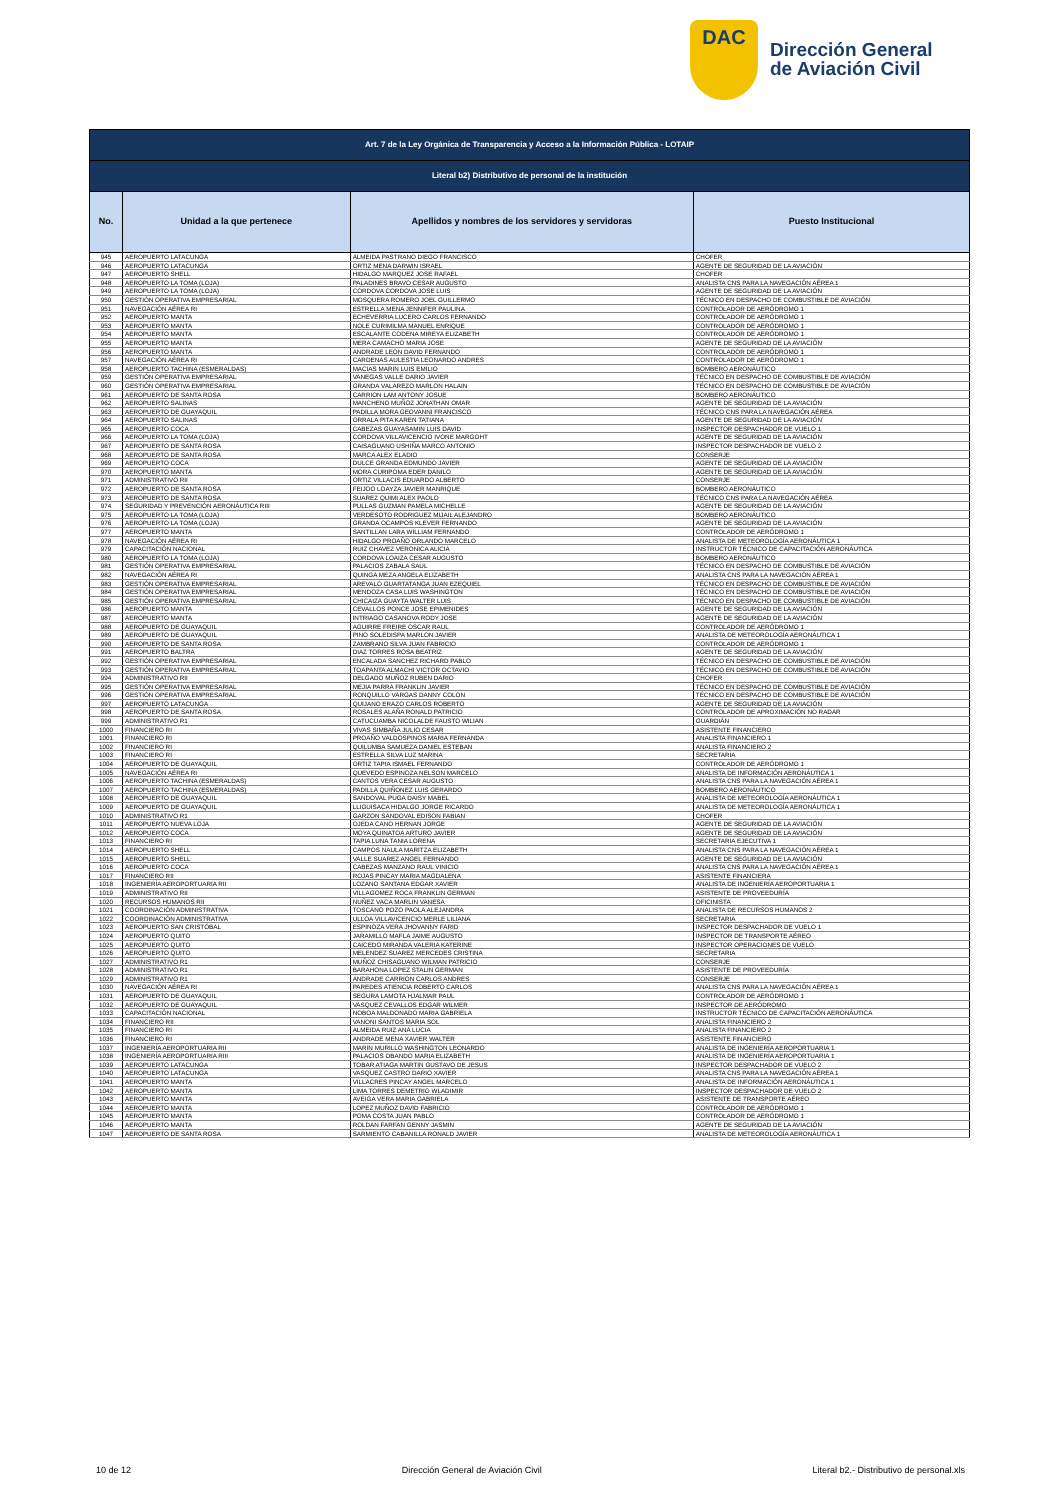DAC
Dirección General
de Aviación Civil
| Art. 7 de la Ley Orgánica de Transparencia y Acceso a la Información Pública - LOTAIP | | | |
| --- | --- | --- | --- |
| Literal b2) Distributivo de personal de la institución | | | |
| No. | Unidad a la que pertenece | Apellidos y nombres de los servidores y servidoras | Puesto Institucional |
| 945 | AEROPUERTO LATACUNGA | ALMEIDA PASTRANO DIEGO FRANCISCO | CHOFER |
| 946 | AEROPUERTO LATACUNGA | ORTIZ MENA DARWIN ISRAEL | AGENTE DE SEGURIDAD DE LA AVIACIÓN |
| 947 | AEROPUERTO SHELL | HIDALGO MARQUEZ JOSE RAFAEL | CHOFER |
| 948 | AEROPUERTO LA TOMA (LOJA) | PALADINES BRAVO CESAR AUGUSTO | ANALISTA CNS PARA LA NAVEGACIÓN AÉREA 1 |
| 949 | AEROPUERTO LA TOMA (LOJA) | CORDOVA CORDOVA JOSE LUIS | AGENTE DE SEGURIDAD DE LA AVIACIÓN |
| 950 | GESTIÓN OPERATIVA EMPRESARIAL | MOSQUERA ROMERO JOEL GUILLERMO | TÉCNICO EN DESPACHO DE COMBUSTIBLE DE AVIACIÓN |
| 951 | NAVEGACIÓN AÉREA RI | ESTRELLA MENA JENNIFER PAULINA | CONTROLADOR DE AERÓDROMO 1 |
| 952 | AEROPUERTO MANTA | ECHEVERRIA LUCERO CARLOS FERNANDO | CONTROLADOR DE AERÓDROMO 1 |
| 953 | AEROPUERTO MANTA | NOLE CURIMILMA MANUEL ENRIQUE | CONTROLADOR DE AERÓDROMO 1 |
| 954 | AEROPUERTO MANTA | ESCALANTE CODENA MIREYA ELIZABETH | CONTROLADOR DE AERÓDROMO 1 |
| 955 | AEROPUERTO MANTA | MERA CAMACHO MARIA JOSE | AGENTE DE SEGURIDAD DE LA AVIACIÓN |
| 956 | AEROPUERTO MANTA | ANDRADE LEON DAVID FERNANDO | CONTROLADOR DE AERÓDROMO 1 |
| 957 | NAVEGACIÓN AÉREA RI | CARDENAS AULESTIA LEONARDO ANDRES | CONTROLADOR DE AERÓDROMO 1 |
| 958 | AEROPUERTO TACHINA (ESMERALDAS) | MACIAS MARIN LUIS EMILIO | BOMBERO AERONÁUTICO |
| 959 | GESTIÓN OPERATIVA EMPRESARIAL | VANEGAS VALLE DARIO JAVIER | TÉCNICO EN DESPACHO DE COMBUSTIBLE DE AVIACIÓN |
| 960 | GESTIÓN OPERATIVA EMPRESARIAL | GRANDA VALAREZO MARLON HALAIN | TÉCNICO EN DESPACHO DE COMBUSTIBLE DE AVIACIÓN |
| 961 | AEROPUERTO DE SANTA ROSA | CARRION LAM ANTONY JOSUE | BOMBERO AERONÁUTICO |
| 962 | AEROPUERTO SALINAS | MANCHENO MUÑOZ JONATHAN OMAR | AGENTE DE SEGURIDAD DE LA AVIACIÓN |
| 963 | AEROPUERTO DE GUAYAQUIL | PADILLA MORA GEOVANNI FRANCISCO | TÉCNICO CNS PARA LA NAVEGACIÓN AÉREA |
| 964 | AEROPUERTO SALINAS | ORRALA PITA KAREN TATIANA | AGENTE DE SEGURIDAD DE LA AVIACIÓN |
| 965 | AEROPUERTO COCA | CABEZAS GUAYASAMIN LUIS DAVID | INSPECTOR DESPACHADOR DE VUELO 1 |
| 966 | AEROPUERTO LA TOMA (LOJA) | CORDOVA VILLAVICENCIO IVONE MARGOHT | AGENTE DE SEGURIDAD DE LA AVIACIÓN |
| 967 | AEROPUERTO DE SANTA ROSA | CAISAGUANO USHIÑA MARCO ANTONIO | INSPECTOR DESPACHADOR DE VUELO 2 |
| 968 | AEROPUERTO DE SANTA ROSA | MARCA ALEX ELADIO | CONSERJE |
| 969 | AEROPUERTO COCA | DULCE GRANDA EDMUNDO JAVIER | AGENTE DE SEGURIDAD DE LA AVIACIÓN |
| 970 | AEROPUERTO MANTA | MORA CURIPOMA EDER DANILO | AGENTE DE SEGURIDAD DE LA AVIACIÓN |
| 971 | ADMINISTRATIVO RII | ORTIZ VILLACIS EDUARDO ALBERTO | CONSERJE |
| 972 | AEROPUERTO DE SANTA ROSA | FEIJOO LOAYZA JAVIER MANRIQUE | BOMBERO AERONÁUTICO |
| 973 | AEROPUERTO DE SANTA ROSA | SUAREZ QUIMI ALEX PAOLO | TÉCNICO CNS PARA LA NAVEGACIÓN AÉREA |
| 974 | SEGURIDAD Y PREVENCIÓN AERONÁUTICA RIII | PULLAS GUZMAN PAMELA MICHELLE | AGENTE DE SEGURIDAD DE LA AVIACIÓN |
| 975 | AEROPUERTO LA TOMA (LOJA) | VERDESOTO RODRIGUEZ MIJAIL ALEJANDRO | BOMBERO AERONÁUTICO |
| 976 | AEROPUERTO LA TOMA (LOJA) | GRANDA OCAMPOS KLEVER FERNANDO | AGENTE DE SEGURIDAD DE LA AVIACIÓN |
| 977 | AEROPUERTO MANTA | SANTILLAN LARA WILLIAM FERNANDO | CONTROLADOR DE AERÓDROMO 1 |
| 978 | NAVEGACIÓN AÉREA RI | HIDALGO PROAÑO ORLANDO MARCELO | ANALISTA DE METEOROLOGÍA AERONÁUTICA 1 |
| 979 | CAPACITACIÓN NACIONAL | RUIZ CHAVEZ VERONICA ALICIA | INSTRUCTOR TÉCNICO DE CAPACITACIÓN AERONÁUTICA |
| 980 | AEROPUERTO LA TOMA (LOJA) | CORDOVA LOAIZA CESAR AUGUSTO | BOMBERO AERONÁUTICO |
| 981 | GESTIÓN OPERATIVA EMPRESARIAL | PALACIOS ZABALA SAUL | TÉCNICO EN DESPACHO DE COMBUSTIBLE DE AVIACIÓN |
| 982 | NAVEGACIÓN AÉREA RI | QUINGA MEZA ANGELA ELIZABETH | ANALISTA CNS PARA LA NAVEGACIÓN AÉREA 1 |
| 983 | GESTIÓN OPERATIVA EMPRESARIAL | AREVALO GUARTATANGA JUAN EZEQUIEL | TÉCNICO EN DESPACHO DE COMBUSTIBLE DE AVIACIÓN |
| 984 | GESTIÓN OPERATIVA EMPRESARIAL | MENDOZA CASA LUIS WASHINGTON | TÉCNICO EN DESPACHO DE COMBUSTIBLE DE AVIACIÓN |
| 985 | GESTIÓN OPERATIVA EMPRESARIAL | CHICAIZA GUAYTA WALTER LUIS | TÉCNICO EN DESPACHO DE COMBUSTIBLE DE AVIACIÓN |
| 986 | AEROPUERTO MANTA | CEVALLOS PONCE JOSE EPIMENIDES | AGENTE DE SEGURIDAD DE LA AVIACIÓN |
| 987 | AEROPUERTO MANTA | INTRIAGO CASANOVA RODY JOSE | AGENTE DE SEGURIDAD DE LA AVIACIÓN |
| 988 | AEROPUERTO DE GUAYAQUIL | AGUIRRE FREIRE OSCAR RAUL | CONTROLADOR DE AERÓDROMO 1 |
| 989 | AEROPUERTO DE GUAYAQUIL | PINO SOLEDISPA MARLON JAVIER | ANALISTA DE METEOROLOGÍA AERONÁUTICA 1 |
| 990 | AEROPUERTO DE SANTA ROSA | ZAMBRANO SILVA JUAN FABRICIO | CONTROLADOR DE AERÓDROMO 1 |
| 991 | AEROPUERTO BALTRA | DIAZ TORRES ROSA BEATRIZ | AGENTE DE SEGURIDAD DE LA AVIACIÓN |
| 992 | GESTIÓN OPERATIVA EMPRESARIAL | ENCALADA SANCHEZ RICHARD PABLO | TÉCNICO EN DESPACHO DE COMBUSTIBLE DE AVIACIÓN |
| 993 | GESTIÓN OPERATIVA EMPRESARIAL | TOAPANTA ALMACHI VICTOR OCTAVIO | TÉCNICO EN DESPACHO DE COMBUSTIBLE DE AVIACIÓN |
| 994 | ADMINISTRATIVO RII | DELGADO MUÑOZ RUBEN DARIO | CHOFER |
| 995 | GESTIÓN OPERATIVA EMPRESARIAL | MEJIA PARRA FRANKLIN JAVIER | TÉCNICO EN DESPACHO DE COMBUSTIBLE DE AVIACIÓN |
| 996 | GESTIÓN OPERATIVA EMPRESARIAL | RONQUILLO VARGAS DANNY COLON | TÉCNICO EN DESPACHO DE COMBUSTIBLE DE AVIACIÓN |
| 997 | AEROPUERTO LATACUNGA | QUIJANO ERAZO CARLOS ROBERTO | AGENTE DE SEGURIDAD DE LA AVIACIÓN |
| 998 | AEROPUERTO DE SANTA ROSA | ROSALES ALAÑA RONALD PATRICIO | CONTROLADOR DE APROXIMACIÓN NO RADAR |
| 999 | ADMINISTRATIVO R1 | CATUCUAMBA NICOLALDE FAUSTO WILIAN | GUARDIÁN |
| 1000 | FINANCIERO RI | VIVAS SIMBAÑA JULIO CESAR | ASISTENTE FINANCIERO |
| 1001 | FINANCIERO RI | PROAÑO VALDOSPINOS MARIA FERNANDA | ANALISTA FINANCIERO 1 |
| 1002 | FINANCIERO RI | QUILUMBA SAMUEZA DANIEL ESTEBAN | ANALISTA FINANCIERO 2 |
| 1003 | FINANCIERO RI | ESTRELLA SILVA LUZ MARINA | SECRETARIA |
| 1004 | AEROPUERTO DE GUAYAQUIL | ORTIZ TAPIA ISMAEL FERNANDO | CONTROLADOR DE AERÓDROMO 1 |
| 1005 | NAVEGACIÓN AÉREA RI | QUEVEDO ESPINOZA NELSON MARCELO | ANALISTA DE INFORMACIÓN AERONÁUTICA 1 |
| 1006 | AEROPUERTO TACHINA (ESMERALDAS) | CANTOS VERA CESAR AUGUSTO | ANALISTA CNS PARA LA NAVEGACIÓN AÉREA 1 |
| 1007 | AEROPUERTO TACHINA (ESMERALDAS) | PADILLA QUIÑONEZ LUIS GERARDO | BOMBERO AERONÁUTICO |
| 1008 | AEROPUERTO DE GUAYAQUIL | SANDOVAL PUGA DAISY MABEL | ANALISTA DE METEOROLOGÍA AERONÁUTICA 1 |
| 1009 | AEROPUERTO DE GUAYAQUIL | LLIGUISACA HIDALGO JORGE RICARDO | ANALISTA DE METEOROLOGÍA AERONÁUTICA 1 |
| 1010 | ADMINISTRATIVO R1 | GARZON SANDOVAL EDISON FABIAN | CHOFER |
| 1011 | AEROPUERTO NUEVA LOJA | OJEDA CANO HERNAN JORGE | AGENTE DE SEGURIDAD DE LA AVIACIÓN |
| 1012 | AEROPUERTO COCA | MOYA QUINATOA ARTURO JAVIER | AGENTE DE SEGURIDAD DE LA AVIACIÓN |
| 1013 | FINANCIERO RI | TAPIA LUNA TANIA LORENA | SECRETARIA EJECUTIVA 1 |
| 1014 | AEROPUERTO SHELL | CAMPOS NAULA MARITZA ELIZABETH | ANALISTA CNS PARA LA NAVEGACIÓN AÉREA 1 |
| 1015 | AEROPUERTO SHELL | VALLE SUAREZ ANGEL FERNANDO | AGENTE DE SEGURIDAD DE LA AVIACIÓN |
| 1016 | AEROPUERTO COCA | CABEZAS MANZANO RAUL VINICIO | ANALISTA CNS PARA LA NAVEGACIÓN AÉREA 1 |
| 1017 | FINANCIERO RII | ROJAS PINCAY MARIA MAGDALENA | ASISTENTE FINANCIERA |
| 1018 | INGENIERÍA AEROPORTUARIA RII | LOZANO SANTANA EDGAR XAVIER | ANALISTA DE INGENIERÍA AEROPORTUARIA 1 |
| 1019 | ADMINISTRATIVO RII | VILLAGOMEZ ROCA FRANKLIN GERMAN | ASISTENTE DE PROVEEDURÍA |
| 1020 | RECURSOS HUMANOS RII | NUÑEZ VACA MARLIN VANESA | OFICINISTA |
| 1021 | COORDINACIÓN ADMINISTRATIVA | TOSCANO POZO PAOLA ALEJANDRA | ANALISTA DE RECURSOS HUMANOS 2 |
| 1022 | COORDINACIÓN ADMINISTRATIVA | ULLOA VILLAVICENCIO MERLE LILIANA | SECRETARIA |
| 1023 | AEROPUERTO SAN CRISTÓBAL | ESPINOZA VERA JHOVANNY FARID | INSPECTOR DESPACHADOR DE VUELO 1 |
| 1024 | AEROPUERTO QUITO | JARAMILLO MAFLA JAIME AUGUSTO | INSPECTOR DE TRANSPORTE AÉREO |
| 1025 | AEROPUERTO QUITO | CAICEDO MIRANDA VALERIA KATERINE | INSPECTOR OPERACIONES DE VUELO |
| 1026 | AEROPUERTO QUITO | MELENDEZ SUAREZ MERCEDES CRISTINA | SECRETARIA |
| 1027 | ADMINISTRATIVO R1 | MUÑOZ CHISAGUANO WILMAN PATRICIO | CONSERJE |
| 1028 | ADMINISTRATIVO R1 | BARAHONA LOPEZ STALIN GERMAN | ASISTENTE DE PROVEEDURÍA |
| 1029 | ADMINISTRATIVO R1 | ANDRADE CARRION CARLOS ANDRES | CONSERJE |
| 1030 | NAVEGACIÓN AÉREA RI | PAREDES ATIENCIA ROBERTO CARLOS | ANALISTA CNS PARA LA NAVEGACIÓN AÉREA 1 |
| 1031 | AEROPUERTO DE GUAYAQUIL | SEGURA LAMOTA HJALMAR PAUL | CONTROLADOR DE AERÓDROMO 1 |
| 1032 | AEROPUERTO DE GUAYAQUIL | VASQUEZ CEVALLOS EDGAR WILMER | INSPECTOR DE AERÓDROMO |
| 1033 | CAPACITACIÓN NACIONAL | NOBOA MALDONADO MARIA GABRIELA | INSTRUCTOR TÉCNICO DE CAPACITACIÓN AERONÁUTICA |
| 1034 | FINANCIERO RII | VANONI SANTOS MARIA SOL | ANALISTA FINANCIERO 2 |
| 1035 | FINANCIERO RI | ALMEIDA RUIZ ANA LUCIA | ANALISTA FINANCIERO 2 |
| 1036 | FINANCIERO RI | ANDRADE MENA XAVIER WALTER | ASISTENTE FINANCIERO |
| 1037 | INGENIERÍA AEROPORTUARIA RII | MARIN MURILLO WASHINGTON LEONARDO | ANALISTA DE INGENIERÍA AEROPORTUARIA 1 |
| 1038 | INGENIERÍA AEROPORTUARIA RIII | PALACIOS OBANDO MARIA ELIZABETH | ANALISTA DE INGENIERÍA AEROPORTUARIA 1 |
| 1039 | AEROPUERTO LATACUNGA | TOBAR ATIAGA MARTIN GUSTAVO DE JESUS | INSPECTOR DESPACHADOR DE VUELO 2 |
| 1040 | AEROPUERTO LATACUNGA | VASQUEZ CASTRO DARIO XAVIER | ANALISTA CNS PARA LA NAVEGACIÓN AÉREA 1 |
| 1041 | AEROPUERTO MANTA | VILLACRES PINCAY ANGEL MARCELO | ANALISTA DE INFORMACIÓN AERONÁUTICA 1 |
| 1042 | AEROPUERTO MANTA | LIMA TORRES DEMETRIO WLADIMIR | INSPECTOR DESPACHADOR DE VUELO 2 |
| 1043 | AEROPUERTO MANTA | AVEIGA VERA MARIA GABRIELA | ASISTENTE DE TRANSPORTE AÉREO |
| 1044 | AEROPUERTO MANTA | LOPEZ MUÑOZ DAVID FABRICIO | CONTROLADOR DE AERÓDROMO 1 |
| 1045 | AEROPUERTO MANTA | POMA COSTA JUAN PABLO | CONTROLADOR DE AERÓDROMO 1 |
| 1046 | AEROPUERTO MANTA | ROLDAN FARFAN GENNY JASMIN | AGENTE DE SEGURIDAD DE LA AVIACIÓN |
| 1047 | AEROPUERTO DE SANTA ROSA | SARMIENTO CABANILLA RONALD JAVIER | ANALISTA DE METEOROLOGÍA AERONÁUTICA 1 |
10 de 12 Dirección General de Aviación Civil Literal b2.- Distributivo de personal.xls